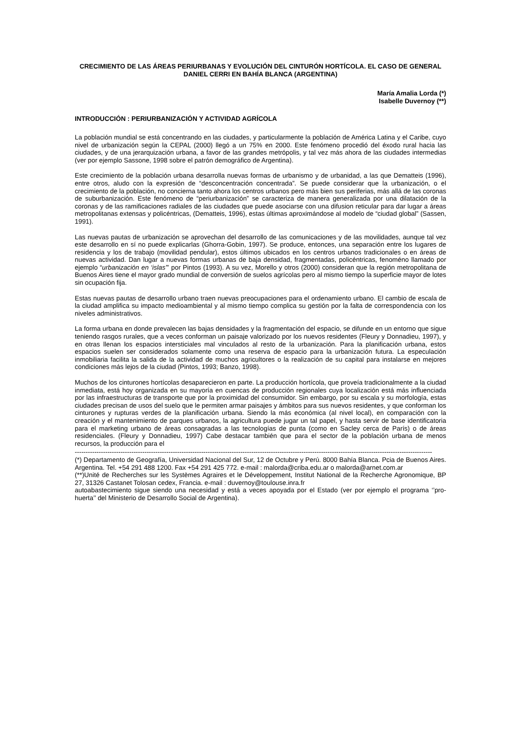CRECIMIENTO DE LAS ÁREAS PERIURBANAS Y EVOLUCIÓN DEL CINTURÓN HORTÍCOLA. EL CASO DE GENERAL DANIEL CERRI EN BAHÍA BLANCA (ARGENTINA)
María Amalia Lorda (*)
Isabelle Duvernoy (**)
INTRODUCCIÓN : PERIURBANIZACIÓN Y ACTIVIDAD AGRÍCOLA
La población mundial se está concentrando en las ciudades, y particularmente la población de América Latina y el Caribe, cuyo nivel de urbanización según la CEPAL (2000) llegó a un 75% en 2000. Este fenómeno procedió del éxodo rural hacia las ciudades, y de una jerarquización urbana, a favor de las grandes metrópolis, y tal vez más ahora de las ciudades intermedias (ver por ejemplo Sassone, 1998 sobre el patrón demográfico de Argentina).
Este crecimiento de la población urbana desarrolla nuevas formas de urbanismo y de urbanidad, a las que Dematteis (1996), entre otros, aludo con la expresión de “desconcentración concentrada”. Se puede considerar que la urbanización, o el crecimiento de la población, no concierna tanto ahora los centros urbanos pero más bien sus periferias, más allá de las coronas de suburbanización. Este fenómeno de “periurbanización” se caracteriza de manera generalizada por una dilatación de la coronas y de las ramificaciones radiales de las ciudades que puede asociarse con una difusion reticular para dar lugar a áreas metropolitanas extensas y policéntricas, (Dematteis, 1996), estas últimas aproximándose al modelo de “ciudad global” (Sassen, 1991).
Las nuevas pautas de urbanización se aprovechan del desarrollo de las comunicaciones y de las movilidades, aunque tal vez este desarrollo en sí no puede explicarlas (Ghorra-Gobin, 1997). Se produce, entonces, una separación entre los lugares de residencia y los de trabajo (movilidad pendular), estos últimos ubicados en los centros urbanos tradicionales o en áreas de nuevas actividad. Dan lugar a nuevas formas urbanas de baja densidad, fragmentadas, policéntricas, fenoméno llamado por ejemplo “urbanización en ‘islas’” por Pintos (1993). A su vez, Morello y otros (2000) consideran que la región metropolitana de Buenos Aires tiene el mayor grado mundial de conversión de suelos agrícolas pero al mismo tiempo la superficie mayor de lotes sin ocupación fija.
Estas nuevas pautas de desarrollo urbano traen nuevas preocupaciones para el ordenamiento urbano. El cambio de escala de la ciudad amplifica su impacto medioambiental y al mismo tiempo complica su gestión por la falta de correspondencia con los niveles administrativos.
La forma urbana en donde prevalecen las bajas densidades y la fragmentación del espacio, se difunde en un entorno que sigue teniendo rasgos rurales, que a veces conforman un paisaje valorizado por los nuevos residentes (Fleury y Donnadieu, 1997), y en otras llenan los espacios intersticiales mal vinculados al resto de la urbanización. Para la planificación urbana, estos espacios suelen ser considerados solamente como una reserva de espacio para la urbanización futura. La especulación inmobiliaria facilita la salida de la actividad de muchos agricultores o la realización de su capital para instalarse en mejores condiciones más lejos de la ciudad (Pintos, 1993; Banzo, 1998).
Muchos de los cinturones hortícolas desaparecieron en parte. La producción hortícola, que proveía tradicionalmente a la ciudad inmediata, está hoy organizada en su mayoría en cuencas de producción regionales cuya localización está más influenciada por las infraestructuras de transporte que por la proximidad del consumidor. Sin embargo, por su escala y su morfología, estas ciudades precisan de usos del suelo que le permiten armar paisajes y ámbitos para sus nuevos residentes, y que conforman los cinturones y rupturas verdes de la planificación urbana. Siendo la más económica (al nivel local), en comparación con la creación y el mantenimiento de parques urbanos, la agricultura puede jugar un tal papel, y hasta servir de base identificatoria para el marketing urbano de áreas consagradas a las tecnologías de punta (como en Sacley cerca de París) o de áreas residenciales. (Fleury y Donnadieu, 1997) Cabe destacar también que para el sector de la población urbana de menos recursos, la producción para el
--------------------------------------------------------------------------------------------------------------------------------------------------------------------
(*) Departamento de Geografía, Universidad Nacional del Sur, 12 de Octubre y Perú. 8000 Bahía Blanca. Pcia de Buenos Aires. Argentina. Tel. +54 291 488 1200. Fax +54 291 425 772. e-mail : malorda@criba.edu.ar o malorda@arnet.com.ar
(**)Unité de Recherches sur les Systèmes Agraires et le Développement, Institut National de la Recherche Agronomique, BP 27, 31326 Castanet Tolosan cedex, Francia. e-mail : duvernoy@toulouse.inra.fr
autoabastecimiento sigue siendo una necesidad y está a veces apoyada por el Estado (ver por ejemplo el programa ‘’pro-huerta’’ del Ministerio de Desarrollo Social de Argentina).